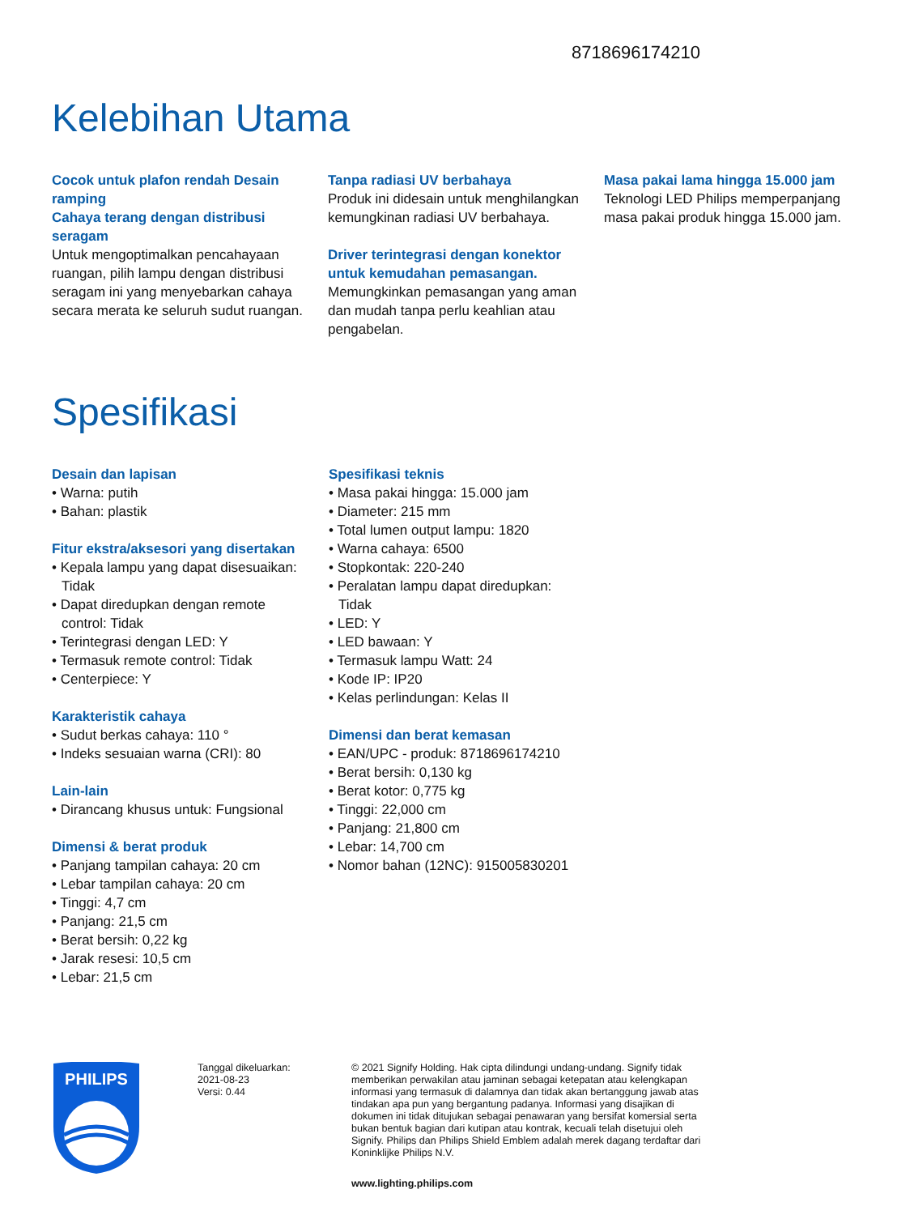8718696174210
Kelebihan Utama
Cocok untuk plafon rendah Desain ramping
Cahaya terang dengan distribusi seragam
Untuk mengoptimalkan pencahayaan ruangan, pilih lampu dengan distribusi seragam ini yang menyebarkan cahaya secara merata ke seluruh sudut ruangan.
Tanpa radiasi UV berbahaya
Produk ini didesain untuk menghilangkan kemungkinan radiasi UV berbahaya.
Driver terintegrasi dengan konektor untuk kemudahan pemasangan.
Memungkinkan pemasangan yang aman dan mudah tanpa perlu keahlian atau pengabelan.
Masa pakai lama hingga 15.000 jam
Teknologi LED Philips memperpanjang masa pakai produk hingga 15.000 jam.
Spesifikasi
Desain dan lapisan
• Warna: putih
• Bahan: plastik
Fitur ekstra/aksesori yang disertakan
• Kepala lampu yang dapat disesuaikan: Tidak
• Dapat diredupkan dengan remote control: Tidak
• Terintegrasi dengan LED: Y
• Termasuk remote control: Tidak
• Centerpiece: Y
Karakteristik cahaya
• Sudut berkas cahaya: 110 °
• Indeks sesuaian warna (CRI): 80
Lain-lain
• Dirancang khusus untuk: Fungsional
Dimensi & berat produk
• Panjang tampilan cahaya: 20 cm
• Lebar tampilan cahaya: 20 cm
• Tinggi: 4,7 cm
• Panjang: 21,5 cm
• Berat bersih: 0,22 kg
• Jarak resesi: 10,5 cm
• Lebar: 21,5 cm
Spesifikasi teknis
• Masa pakai hingga: 15.000 jam
• Diameter: 215 mm
• Total lumen output lampu: 1820
• Warna cahaya: 6500
• Stopkontak: 220-240
• Peralatan lampu dapat diredupkan: Tidak
• LED: Y
• LED bawaan: Y
• Termasuk lampu Watt: 24
• Kode IP: IP20
• Kelas perlindungan: Kelas II
Dimensi dan berat kemasan
• EAN/UPC - produk: 8718696174210
• Berat bersih: 0,130 kg
• Berat kotor: 0,775 kg
• Tinggi: 22,000 cm
• Panjang: 21,800 cm
• Lebar: 14,700 cm
• Nomor bahan (12NC): 915005830201
PHILIPS
Tanggal dikeluarkan:
2021-08-23
Versi: 0.44
© 2021 Signify Holding. Hak cipta dilindungi undang-undang. Signify tidak memberikan perwakilan atau jaminan sebagai ketepatan atau kelengkapan informasi yang termasuk di dalamnya dan tidak akan bertanggung jawab atas tindakan apa pun yang bergantung padanya. Informasi yang disajikan di dokumen ini tidak ditujukan sebagai penawaran yang bersifat komersial serta bukan bentuk bagian dari kutipan atau kontrak, kecuali telah disetujui oleh Signify. Philips dan Philips Shield Emblem adalah merek dagang terdaftar dari Koninklijke Philips N.V.
www.lighting.philips.com